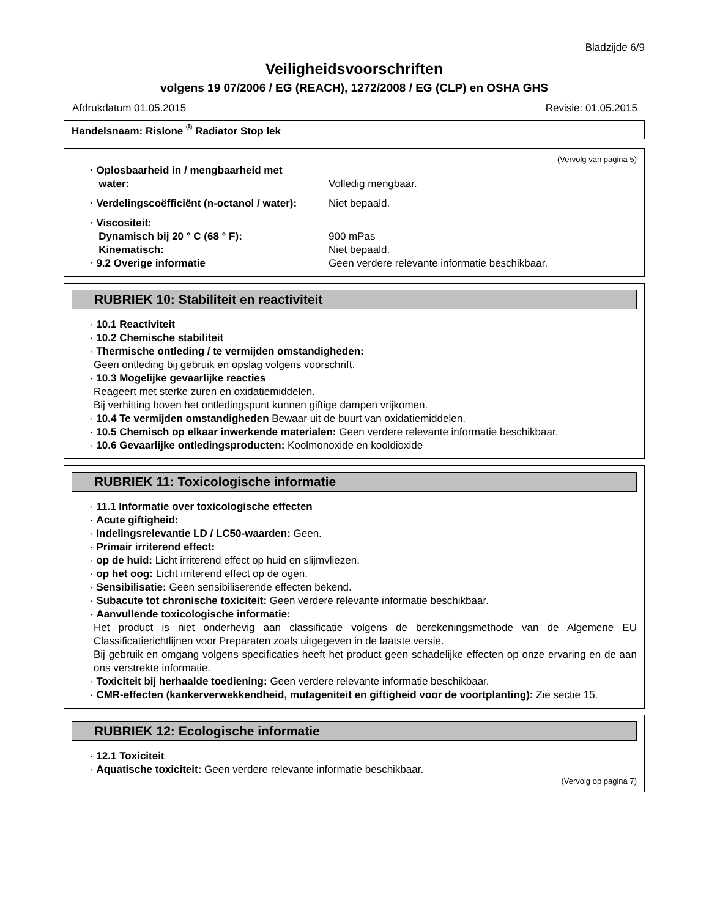Bladzijde 6/9
Veiligheidsvoorschriften
volgens 19 07/2006 / EG (REACH), 1272/2008 / EG (CLP) en OSHA GHS
Afdrukdatum 01.05.2015 Revisie: 01.05.2015
Handelsnaam: Rislone <sup>®</sup> Radiator Stop lek
(Vervolg van pagina 5)
· Oplosbaarheid in / mengbaarheid met
water:
Volledig mengbaar.
· Verdelingscoëfficiënt (n-octanol / water):
Niet bepaald.
· Viscositeit:
Dynamisch bij 20 ° C (68 ° F):
Kinematisch:
· 9.2 Overige informatie
900 mPas
Niet bepaald.
Geen verdere relevante informatie beschikbaar.
RUBRIEK 10: Stabiliteit en reactiviteit
· 10.1 Reactiviteit
· 10.2 Chemische stabiliteit
· Thermische ontleding / te vermijden omstandigheden:
Geen ontleding bij gebruik en opslag volgens voorschrift.
· 10.3 Mogelijke gevaarlijke reacties
Reageert met sterke zuren en oxidatiemiddelen.
Bij verhitting boven het ontledingspunt kunnen giftige dampen vrijkomen.
· 10.4 Te vermijden omstandigheden Bewaar uit de buurt van oxidatiemiddelen.
· 10.5 Chemisch op elkaar inwerkende materialen: Geen verdere relevante informatie beschikbaar.
· 10.6 Gevaarlijke ontledingsproducten: Koolmonoxide en kooldioxide
RUBRIEK 11: Toxicologische informatie
· 11.1 Informatie over toxicologische effecten
· Acute giftigheid:
· Indelingsrelevantie LD / LC50-waarden: Geen.
· Primair irriterend effect:
· op de huid: Licht irriterend effect op huid en slijmvliezen.
· op het oog: Licht irriterend effect op de ogen.
· Sensibilisatie: Geen sensibiliserende effecten bekend.
· Subacute tot chronische toxiciteit: Geen verdere relevante informatie beschikbaar.
· Aanvullende toxicologische informatie:
Het product is niet onderhevig aan classificatie volgens de berekeningsmethode van de Algemene EU Classificatierichtlijnen voor Preparaten zoals uitgegeven in de laatste versie.
Bij gebruik en omgang volgens specificaties heeft het product geen schadelijke effecten op onze ervaring en de aan ons verstrekte informatie.
· Toxiciteit bij herhaalde toediening: Geen verdere relevante informatie beschikbaar.
· CMR-effecten (kankerverwekkendheid, mutageniteit en giftigheid voor de voortplanting): Zie sectie 15.
RUBRIEK 12: Ecologische informatie
· 12.1 Toxiciteit
· Aquatische toxiciteit: Geen verdere relevante informatie beschikbaar.
(Vervolg op pagina 7)